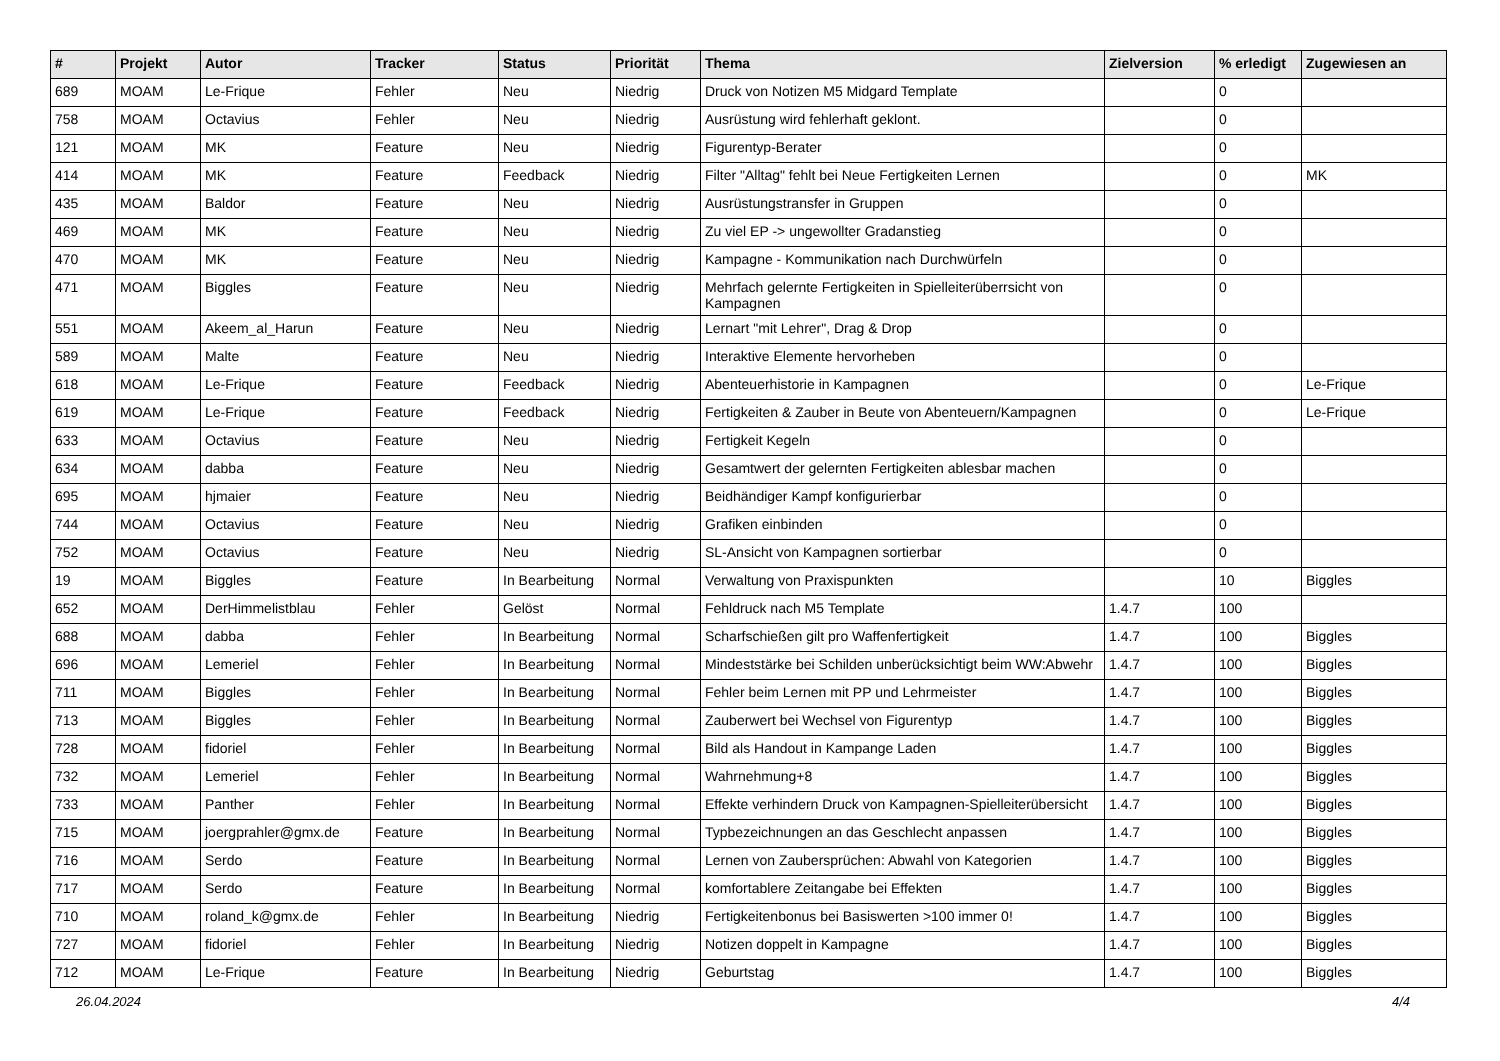| # | Projekt | Autor | Tracker | Status | Priorität | Thema | Zielversion | % erledigt | Zugewiesen an |
| --- | --- | --- | --- | --- | --- | --- | --- | --- | --- |
| 689 | MOAM | Le-Frique | Fehler | Neu | Niedrig | Druck von Notizen M5 Midgard Template | | 0 | |
| 758 | MOAM | Octavius | Fehler | Neu | Niedrig | Ausrüstung wird fehlerhaft geklont. | | 0 | |
| 121 | MOAM | MK | Feature | Neu | Niedrig | Figurentyp-Berater | | 0 | |
| 414 | MOAM | MK | Feature | Feedback | Niedrig | Filter "Alltag" fehlt bei Neue Fertigkeiten Lernen | | 0 | MK |
| 435 | MOAM | Baldor | Feature | Neu | Niedrig | Ausrüstungstransfer in Gruppen | | 0 | |
| 469 | MOAM | MK | Feature | Neu | Niedrig | Zu viel EP -> ungewollter Gradanstieg | | 0 | |
| 470 | MOAM | MK | Feature | Neu | Niedrig | Kampagne - Kommunikation nach Durchwürfeln | | 0 | |
| 471 | MOAM | Biggles | Feature | Neu | Niedrig | Mehrfach gelernte Fertigkeiten in Spielleiterüberrsicht von Kampagnen | | 0 | |
| 551 | MOAM | Akeem_al_Harun | Feature | Neu | Niedrig | Lernart "mit Lehrer", Drag & Drop | | 0 | |
| 589 | MOAM | Malte | Feature | Neu | Niedrig | Interaktive Elemente hervorheben | | 0 | |
| 618 | MOAM | Le-Frique | Feature | Feedback | Niedrig | Abenteuerhistorie in Kampagnen | | 0 | Le-Frique |
| 619 | MOAM | Le-Frique | Feature | Feedback | Niedrig | Fertigkeiten & Zauber in Beute von Abenteuern/Kampagnen | | 0 | Le-Frique |
| 633 | MOAM | Octavius | Feature | Neu | Niedrig | Fertigkeit Kegeln | | 0 | |
| 634 | MOAM | dabba | Feature | Neu | Niedrig | Gesamtwert der gelernten Fertigkeiten ablesbar machen | | 0 | |
| 695 | MOAM | hjmaier | Feature | Neu | Niedrig | Beidhändiger Kampf konfigurierbar | | 0 | |
| 744 | MOAM | Octavius | Feature | Neu | Niedrig | Grafiken einbinden | | 0 | |
| 752 | MOAM | Octavius | Feature | Neu | Niedrig | SL-Ansicht von Kampagnen sortierbar | | 0 | |
| 19 | MOAM | Biggles | Feature | In Bearbeitung | Normal | Verwaltung von Praxispunkten | | 10 | Biggles |
| 652 | MOAM | DerHimmelistblau | Fehler | Gelöst | Normal | Fehldruck nach M5 Template | 1.4.7 | 100 | |
| 688 | MOAM | dabba | Fehler | In Bearbeitung | Normal | Scharfschießen gilt pro Waffenfertigkeit | 1.4.7 | 100 | Biggles |
| 696 | MOAM | Lemeriel | Fehler | In Bearbeitung | Normal | Mindeststärke bei Schilden unberücksichtigt beim WW:Abwehr | 1.4.7 | 100 | Biggles |
| 711 | MOAM | Biggles | Fehler | In Bearbeitung | Normal | Fehler beim Lernen mit PP und Lehrmeister | 1.4.7 | 100 | Biggles |
| 713 | MOAM | Biggles | Fehler | In Bearbeitung | Normal | Zauberwert bei Wechsel von Figurentyp | 1.4.7 | 100 | Biggles |
| 728 | MOAM | fidoriel | Fehler | In Bearbeitung | Normal | Bild als Handout in Kampange Laden | 1.4.7 | 100 | Biggles |
| 732 | MOAM | Lemeriel | Fehler | In Bearbeitung | Normal | Wahrnehmung+8 | 1.4.7 | 100 | Biggles |
| 733 | MOAM | Panther | Fehler | In Bearbeitung | Normal | Effekte verhindern Druck von Kampagnen-Spielleiterübersicht | 1.4.7 | 100 | Biggles |
| 715 | MOAM | joergprahler@gmx.de | Feature | In Bearbeitung | Normal | Typbezeichnungen an das Geschlecht anpassen | 1.4.7 | 100 | Biggles |
| 716 | MOAM | Serdo | Feature | In Bearbeitung | Normal | Lernen von Zaubersprüchen: Abwahl von Kategorien | 1.4.7 | 100 | Biggles |
| 717 | MOAM | Serdo | Feature | In Bearbeitung | Normal | komfortablere Zeitangabe bei Effekten | 1.4.7 | 100 | Biggles |
| 710 | MOAM | roland_k@gmx.de | Fehler | In Bearbeitung | Niedrig | Fertigkeitenbonus bei Basiswerten >100 immer 0! | 1.4.7 | 100 | Biggles |
| 727 | MOAM | fidoriel | Fehler | In Bearbeitung | Niedrig | Notizen doppelt in Kampagne | 1.4.7 | 100 | Biggles |
| 712 | MOAM | Le-Frique | Feature | In Bearbeitung | Niedrig | Geburtstag | 1.4.7 | 100 | Biggles |
26.04.2024 4/4